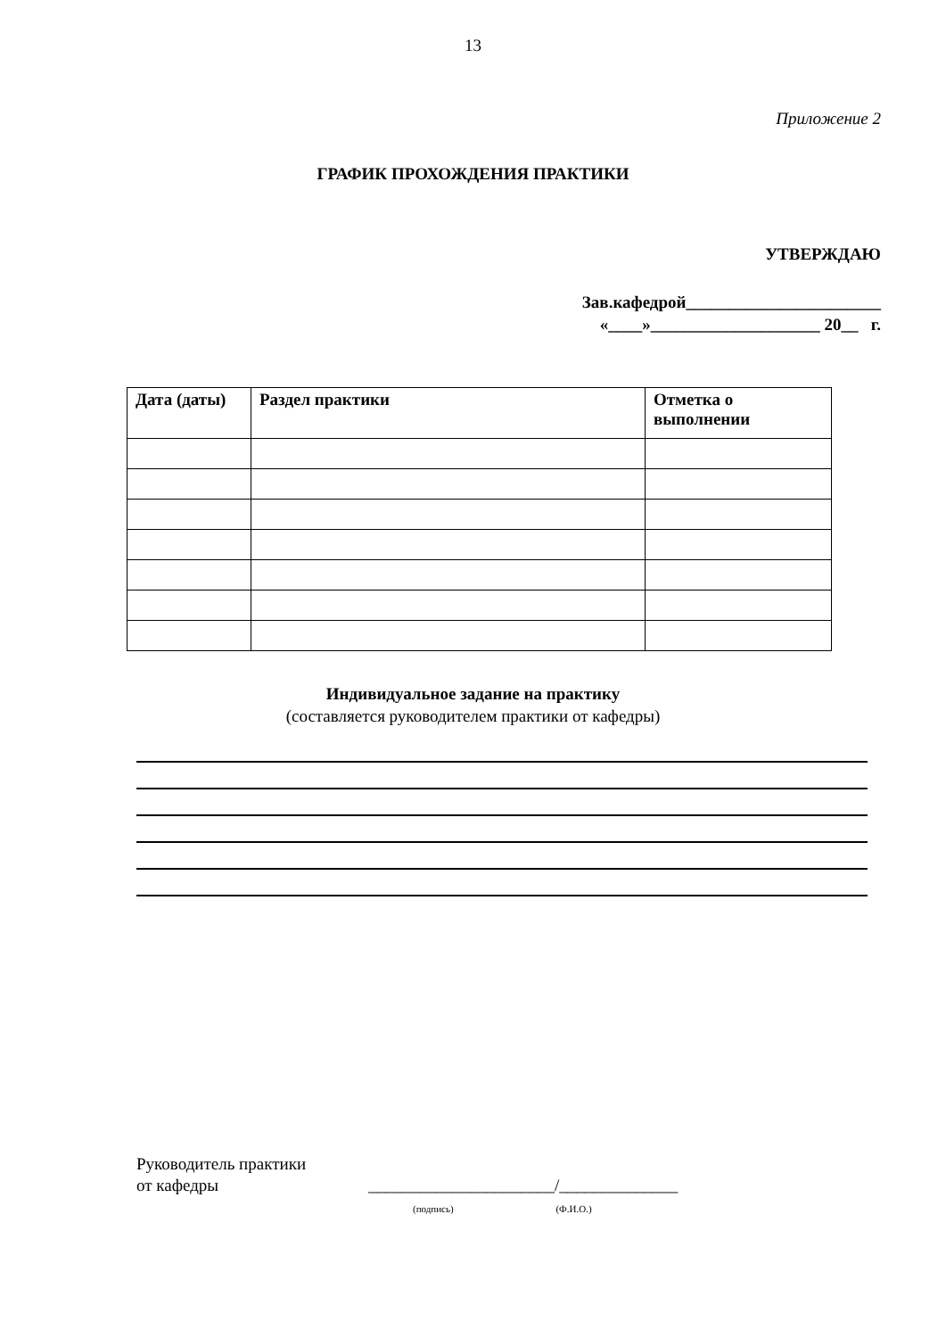13
Приложение 2
ГРАФИК ПРОХОЖДЕНИЯ ПРАКТИКИ
УТВЕРЖДАЮ
Зав.кафедрой_______________________
«____»____________________ 20__ г.
| Дата (даты) | Раздел практики | Отметка о выполнении |
| --- | --- | --- |
Индивидуальное задание на практику
(составляется руководителем практики от кафедры)
Руководитель практики
от кафедры
______________________/______________
(подпись) (Ф.И.О.)